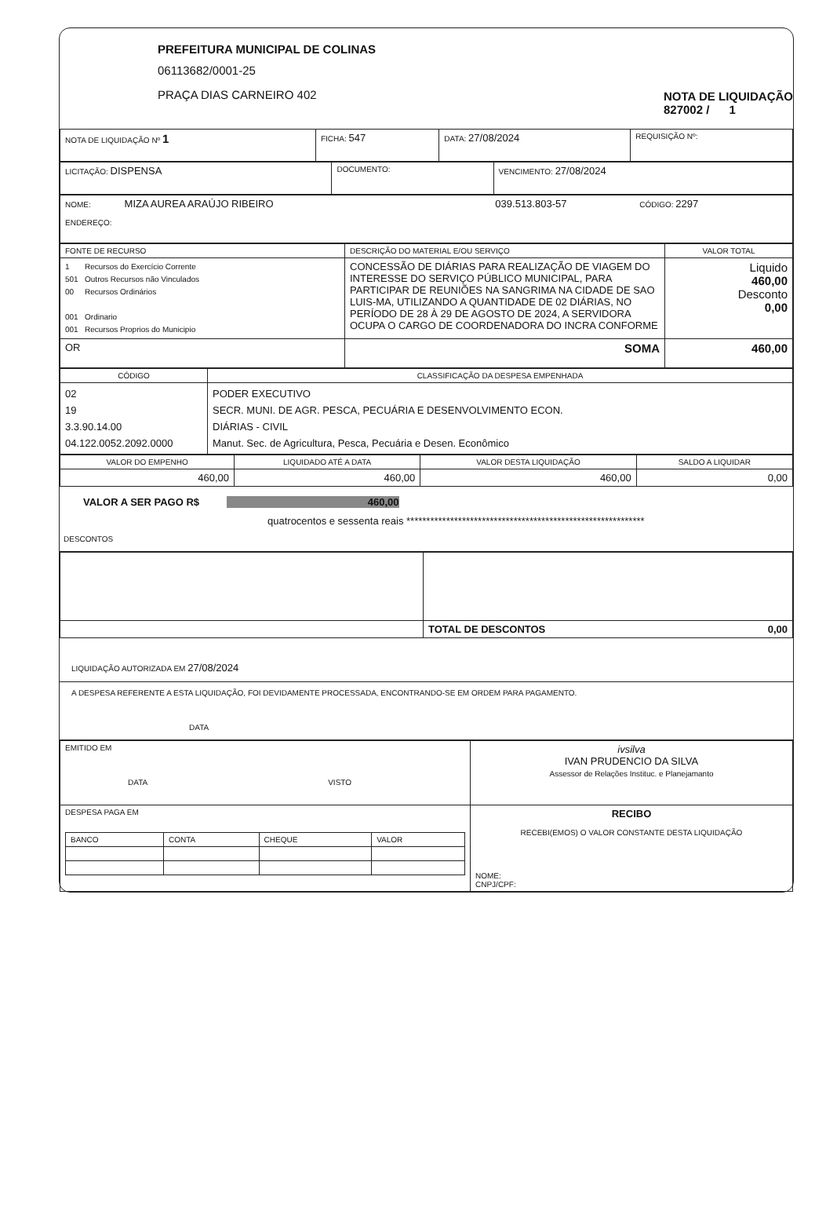PREFEITURA MUNICIPAL DE COLINAS
06113682/0001-25
PRAÇA DIAS CARNEIRO 402
NOTA DE LIQUIDAÇÃO
827002 / 1
| NOTA DE LIQUIDAÇÃO Nº 1 | FICHA: 547 | DATA: 27/08/2024 | REQUISIÇÃO Nº: |
| LICITAÇÃO: DISPENSA | DOCUMENTO: | VENCIMENTO: 27/08/2024 |
| NOME: MIZA AUREA ARAÚJO RIBEIRO 039.513.803-57 CÓDIGO: 2297 ENDEREÇO: |
| FONTE DE RECURSO | DESCRIÇÃO DO MATERIAL E/OU SERVIÇO | VALOR TOTAL |
| --- | --- | --- |
| 1 Recursos do Exercício Corrente 501 Outros Recursos não Vinculados 00 Recursos Ordinários 001 Ordinario 001 Recursos Proprios do Municipio | CONCESSÃO DE DIÁRIAS PARA REALIZAÇÃO DE VIAGEM DO INTERESSE DO SERVIÇO PÚBLICO MUNICIPAL, PARA PARTICIPAR DE REUNIÕES NA SANGRIMA NA CIDADE DE SAO LUIS-MA, UTILIZANDO A QUANTIDADE DE 02 DIÁRIAS, NO PERÍODO DE 28 À 29 DE AGOSTO DE 2024, A SERVIDORA OCUPA O CARGO DE COORDENADORA DO INCRA CONFORME | Liquido 460,00 Desconto 0,00 |
| OR | SOMA | 460,00 |
| CÓDIGO | CLASSIFICAÇÃO DA DESPESA EMPENHADA |
| --- | --- |
| 02 19 3.3.90.14.00 04.122.0052.2092.0000 | PODER EXECUTIVO SECR. MUNI. DE AGR. PESCA, PECUÁRIA E DESENVOLVIMENTO ECON. DIÁRIAS - CIVIL Manut. Sec. de Agricultura, Pesca, Pecuária e Desen. Econômico |
| VALOR DO EMPENHO | LIQUIDADO ATÉ A DATA | VALOR DESTA LIQUIDAÇÃO | SALDO A LIQUIDAR |
| --- | --- | --- | --- |
| 460,00 | 460,00 | 460,00 | 0,00 |
VALOR A SER PAGO R$ 460,00
quatrocentos e sessenta reais ************************************************************
DESCONTOS
| | TOTAL DE DESCONTOS 0,00 |
LIQUIDAÇÃO AUTORIZADA EM 27/08/2024
A DESPESA REFERENTE A ESTA LIQUIDAÇÃO, FOI DEVIDAMENTE PROCESSADA, ENCONTRANDO-SE EM ORDEM PARA PAGAMENTO.
DATA
| EMITIDO EM DATA VISTO | ivsilva IVAN PRUDENCIO DA SILVA Assessor de Relações Instituc. e Planejamanto |
| DESPESA PAGA EM / BANCO / CONTA / CHEQUE / VALOR / | RECIBO RECEBI(EMOS) O VALOR CONSTANTE DESTA LIQUIDAÇÃO NOME: CNPJ/CPF: |